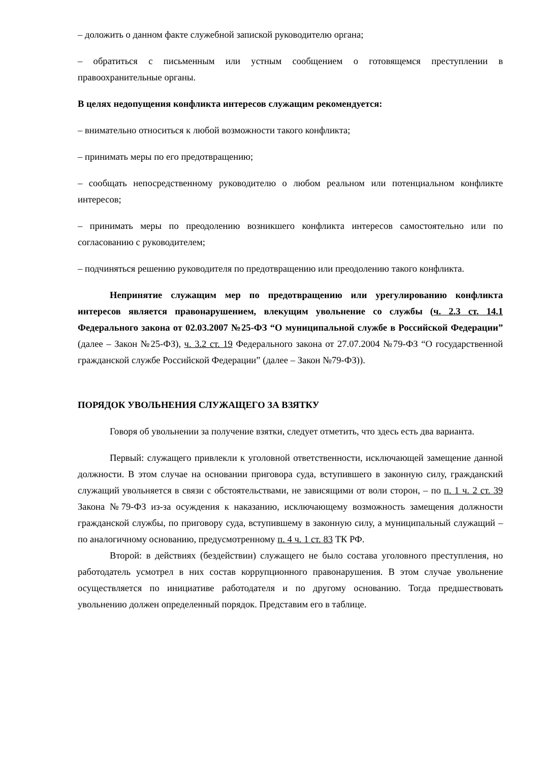– доложить о данном факте служебной запиской руководителю органа;
– обратиться с письменным или устным сообщением о готовящемся преступлении в правоохранительные органы.
В целях недопущения конфликта интересов служащим рекомендуется:
– внимательно относиться к любой возможности такого конфликта;
– принимать меры по его предотвращению;
– сообщать непосредственному руководителю о любом реальном или потенциальном конфликте интересов;
– принимать меры по преодолению возникшего конфликта интересов самостоятельно или по согласованию с руководителем;
– подчиняться решению руководителя по предотвращению или преодолению такого конфликта.
Непринятие служащим мер по предотвращению или урегулированию конфликта интересов является правонарушением, влекущим увольнение со службы (ч. 2.3 ст. 14.1 Федерального закона от 02.03.2007 №25-ФЗ “О муниципальной службе в Российской Федерации” (далее – Закон №25-ФЗ), ч. 3.2 ст. 19 Федерального закона от 27.07.2004 №79-ФЗ “О государственной гражданской службе Российской Федерации” (далее – Закон №79-ФЗ)).
ПОРЯДОК УВОЛЬНЕНИЯ СЛУЖАЩЕГО ЗА ВЗЯТКУ
Говоря об увольнении за получение взятки, следует отметить, что здесь есть два варианта.
Первый: служащего привлекли к уголовной ответственности, исключающей замещение данной должности. В этом случае на основании приговора суда, вступившего в законную силу, гражданский служащий увольняется в связи с обстоятельствами, не зависящими от воли сторон, – по п. 1 ч. 2 ст. 39 Закона №79-ФЗ из-за осуждения к наказанию, исключающему возможность замещения должности гражданской службы, по приговору суда, вступившему в законную силу, а муниципальный служащий – по аналогичному основанию, предусмотренному п. 4 ч. 1 ст. 83 ТК РФ.
Второй: в действиях (бездействии) служащего не было состава уголовного преступления, но работодатель усмотрел в них состав коррупционного правонарушения. В этом случае увольнение осуществляется по инициативе работодателя и по другому основанию. Тогда предшествовать увольнению должен определенный порядок. Представим его в таблице.